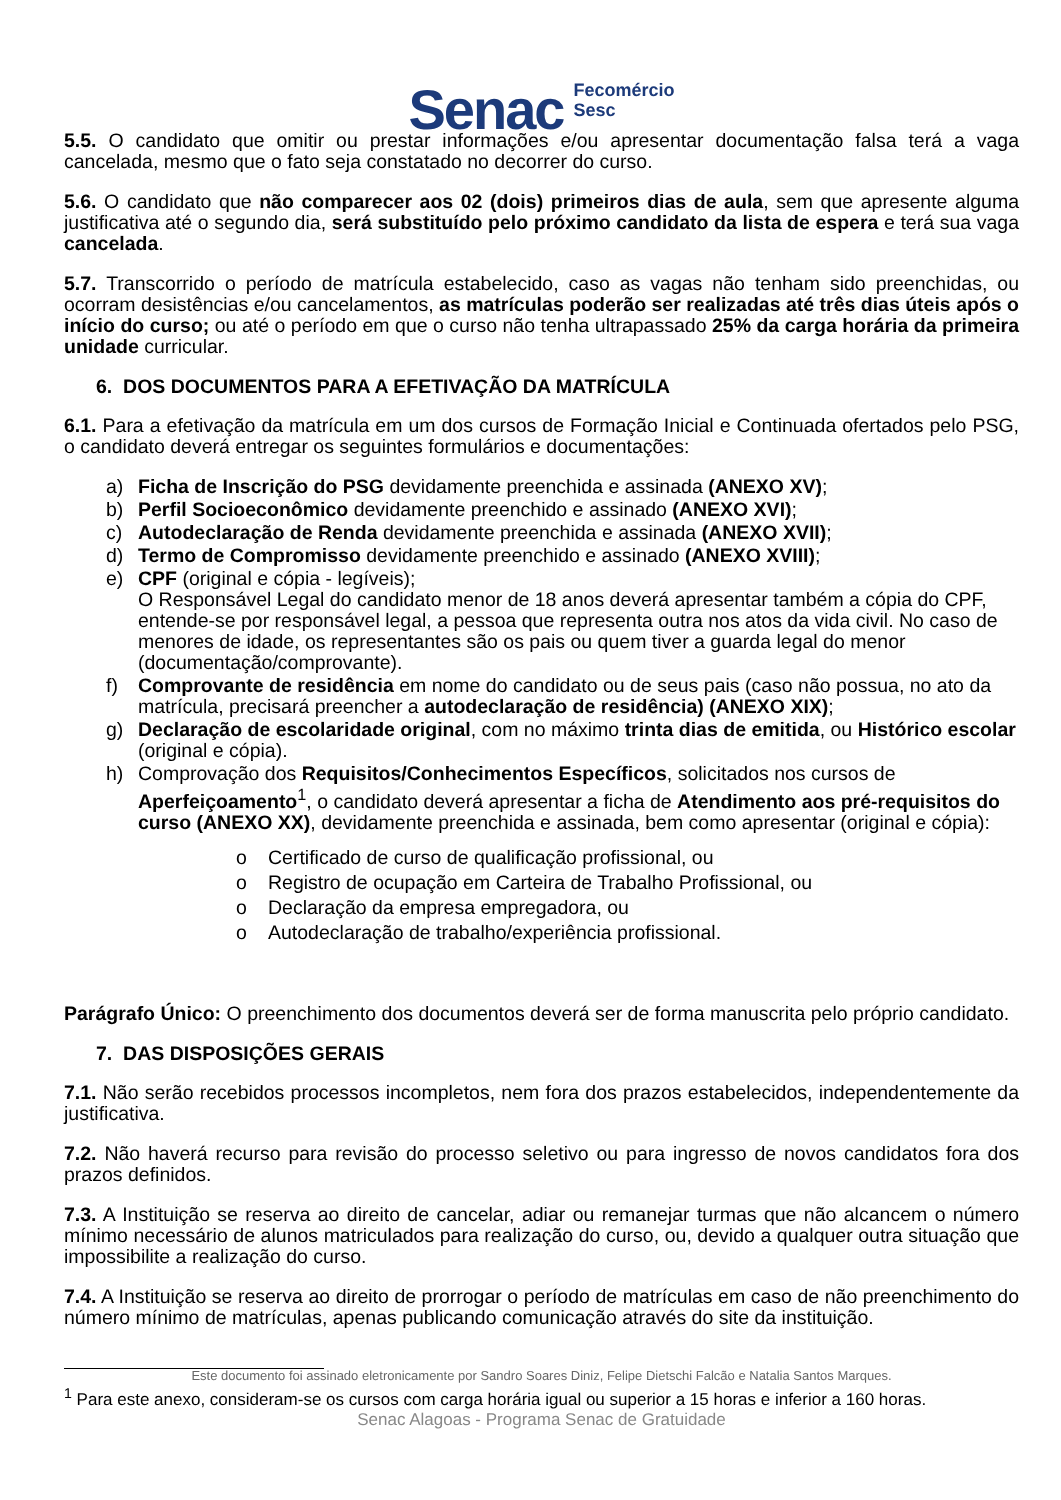Senac Fecomércio
Sesc
5.5. O candidato que omitir ou prestar informações e/ou apresentar documentação falsa terá a vaga cancelada, mesmo que o fato seja constatado no decorrer do curso.
5.6. O candidato que não comparecer aos 02 (dois) primeiros dias de aula, sem que apresente alguma justificativa até o segundo dia, será substituído pelo próximo candidato da lista de espera e terá sua vaga cancelada.
5.7. Transcorrido o período de matrícula estabelecido, caso as vagas não tenham sido preenchidas, ou ocorram desistências e/ou cancelamentos, as matrículas poderão ser realizadas até três dias úteis após o início do curso; ou até o período em que o curso não tenha ultrapassado 25% da carga horária da primeira unidade curricular.
6. DOS DOCUMENTOS PARA A EFETIVAÇÃO DA MATRÍCULA
6.1. Para a efetivação da matrícula em um dos cursos de Formação Inicial e Continuada ofertados pelo PSG, o candidato deverá entregar os seguintes formulários e documentações:
a) Ficha de Inscrição do PSG devidamente preenchida e assinada (ANEXO XV);
b) Perfil Socioeconômico devidamente preenchido e assinado (ANEXO XVI);
c) Autodeclaração de Renda devidamente preenchida e assinada (ANEXO XVII);
d) Termo de Compromisso devidamente preenchido e assinado (ANEXO XVIII);
e) CPF (original e cópia - legíveis);
O Responsável Legal do candidato menor de 18 anos deverá apresentar também a cópia do CPF, entende-se por responsável legal, a pessoa que representa outra nos atos da vida civil. No caso de menores de idade, os representantes são os pais ou quem tiver a guarda legal do menor (documentação/comprovante).
f) Comprovante de residência em nome do candidato ou de seus pais (caso não possua, no ato da matrícula, precisará preencher a autodeclaração de residência) (ANEXO XIX);
g) Declaração de escolaridade original, com no máximo trinta dias de emitida, ou Histórico escolar (original e cópia).
h) Comprovação dos Requisitos/Conhecimentos Específicos, solicitados nos cursos de Aperfeiçoamento<sup>1</sup>, o candidato deverá apresentar a ficha de Atendimento aos pré-requisitos do curso (ANEXO XX), devidamente preenchida e assinada, bem como apresentar (original e cópia):
o Certificado de curso de qualificação profissional, ou
o Registro de ocupação em Carteira de Trabalho Profissional, ou
o Declaração da empresa empregadora, ou
o Autodeclaração de trabalho/experiência profissional.
Parágrafo Único: O preenchimento dos documentos deverá ser de forma manuscrita pelo próprio candidato.
7. DAS DISPOSIÇÕES GERAIS
7.1. Não serão recebidos processos incompletos, nem fora dos prazos estabelecidos, independentemente da justificativa.
7.2. Não haverá recurso para revisão do processo seletivo ou para ingresso de novos candidatos fora dos prazos definidos.
7.3. A Instituição se reserva ao direito de cancelar, adiar ou remanejar turmas que não alcancem o número mínimo necessário de alunos matriculados para realização do curso, ou, devido a qualquer outra situação que impossibilite a realização do curso.
7.4. A Instituição se reserva ao direito de prorrogar o período de matrículas em caso de não preenchimento do número mínimo de matrículas, apenas publicando comunicação através do site da instituição.
Este documento foi assinado eletronicamente por Sandro Soares Diniz, Felipe Dietschi Falcão e Natalia Santos Marques.
<sup>1</sup> Para este anexo, consideram-se os cursos com carga horária igual ou superior a 15 horas e inferior a 160 horas.
Senac Alagoas - Programa Senac de Gratuidade